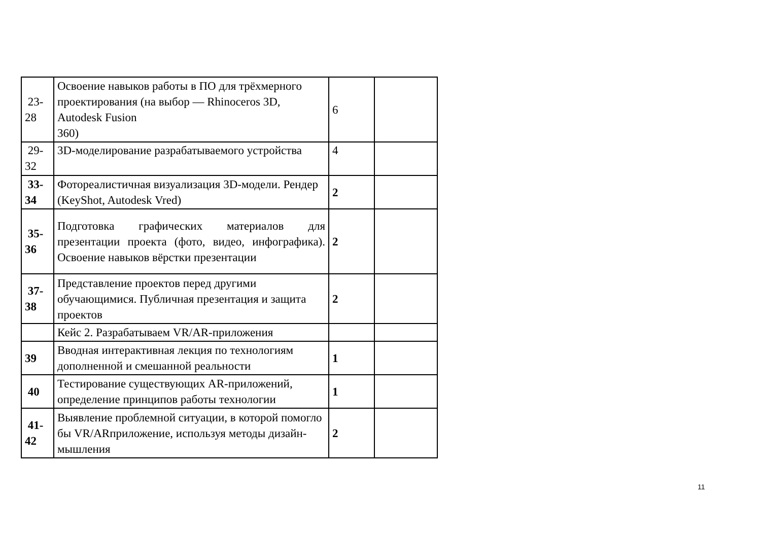| 23- 28 | Освоение навыков работы в ПО для трёхмерного проектирования (на выбор — Rhinoceros 3D, Autodesk Fusion 360) | 6 | |
| 29- 32 | 3D-моделирование разрабатываемого устройства | 4 | |
| 33- 34 | Фотореалистичная визуализация 3D-модели. Рендер (KeyShot, Autodesk Vred) | 2 | |
| 35- 36 | Подготовка графических материалов для презентации проекта (фото, видео, инфографика). Освоение навыков вёрстки презентации | 2 | |
| 37- 38 | Представление проектов перед другими обучающимися. Публичная презентация и защита проектов | 2 | |
| | Кейс 2. Разрабатываем VR/AR-приложения | | |
| 39 | Вводная интерактивная лекция по технологиям дополненной и смешанной реальности | 1 | |
| 40 | Тестирование существующих AR-приложений, определение принципов работы технологии | 1 | |
| 41- 42 | Выявление проблемной ситуации, в которой помогло бы VR/ARприложение, используя методы дизайн-мышления | 2 | |
11